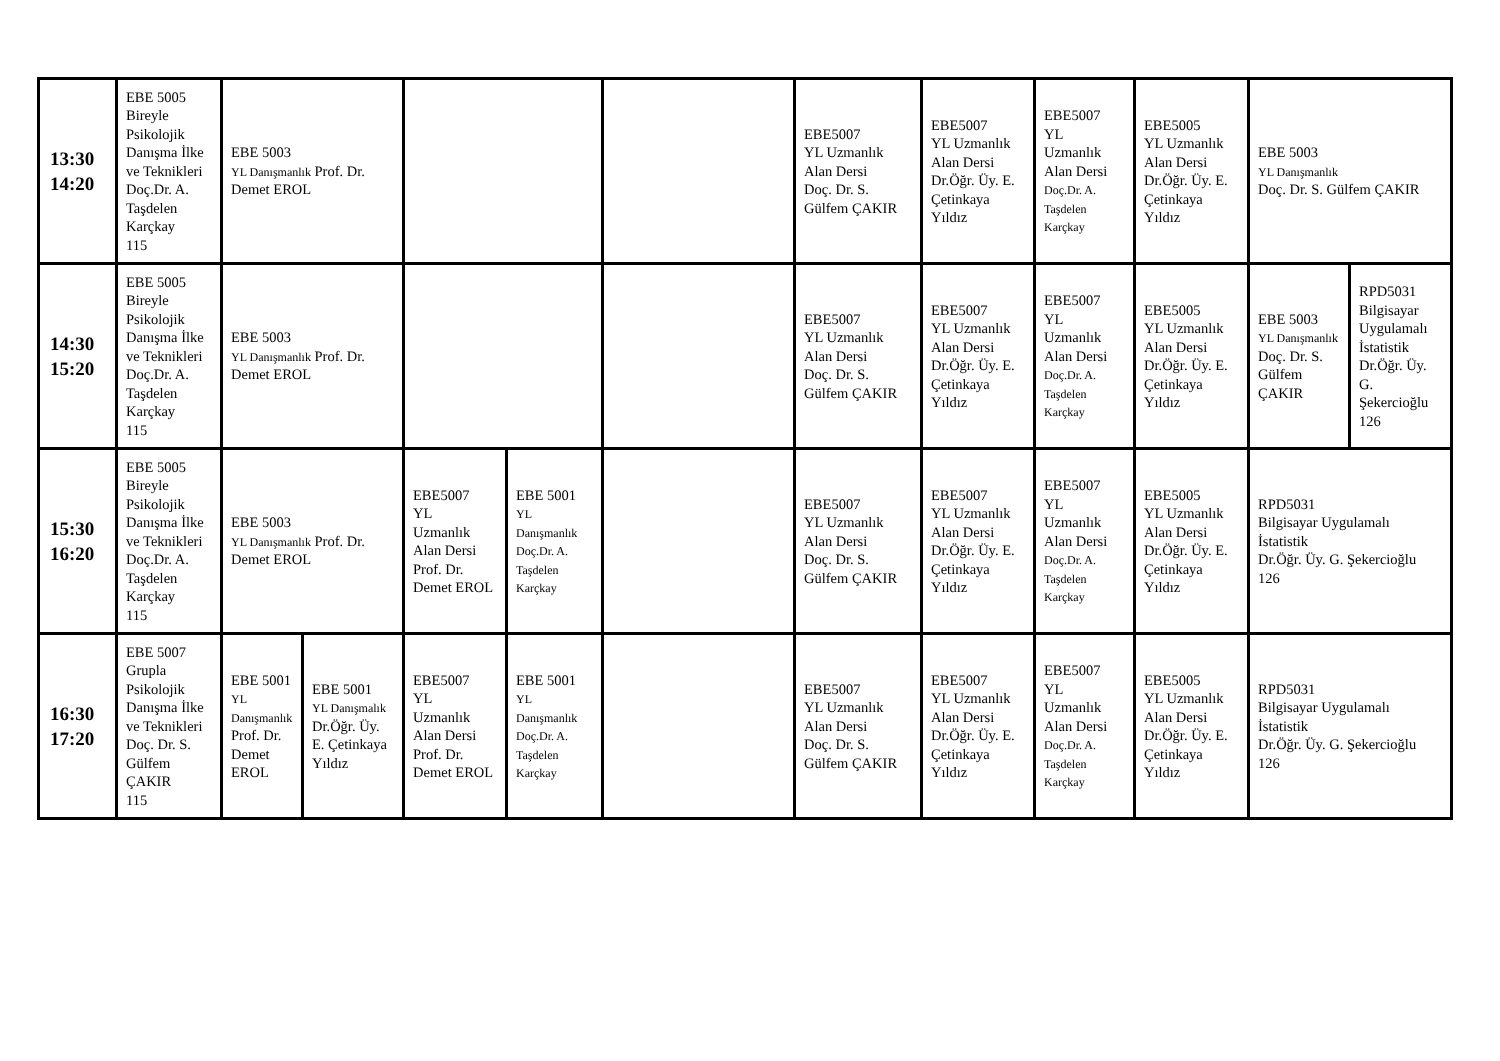| 13:30 14:20 | EBE 5005 Bireyle Psikolojik Danışma İlke ve Teknikleri Doç.Dr. A. Taşdelen Karçkay 115 | EBE 5003 YL Danışmanlık Prof. Dr. Demet EROL | | | | | EBE5007 YL Uzmanlık Alan Dersi Doç. Dr. S. Gülfem ÇAKIR | EBE5007 YL Uzmanlık Alan Dersi Dr.Öğr. Üy. E. Çetinkaya Yıldız | EBE5007 YL Uzmanlık Alan Dersi Doç.Dr. A. Taşdelen Karçkay | EBE5005 YL Uzmanlık Alan Dersi Dr.Öğr. Üy. E. Çetinkaya Yıldız | EBE 5003 YL Danışmanlık Doç. Dr. S. Gülfem ÇAKIR | |
| 14:30 15:20 | EBE 5005 Bireyle Psikolojik Danışma İlke ve Teknikleri Doç.Dr. A. Taşdelen Karçkay 115 | EBE 5003 YL Danışmanlık Prof. Dr. Demet EROL | | | | | EBE5007 YL Uzmanlık Alan Dersi Doç. Dr. S. Gülfem ÇAKIR | EBE5007 YL Uzmanlık Alan Dersi Dr.Öğr. Üy. E. Çetinkaya Yıldız | EBE5007 YL Uzmanlık Alan Dersi Doç.Dr. A. Taşdelen Karçkay | EBE5005 YL Uzmanlık Alan Dersi Dr.Öğr. Üy. E. Çetinkaya Yıldız | EBE 5003 YL Danışmanlık Doç. Dr. S. Gülfem ÇAKIR | RPD5031 Bilgisayar Uygulamalı İstatistik Dr.Öğr. Üy. G. Şekercioğlu 126 |
| 15:30 16:20 | EBE 5005 Bireyle Psikolojik Danışma İlke ve Teknikleri Doç.Dr. A. Taşdelen Karçkay 115 | EBE 5003 YL Danışmanlık Prof. Dr. Demet EROL | | EBE5007 YL Uzmanlık Alan Dersi Prof. Dr. Demet EROL | EBE 5001 YL Danışmanlık Doç.Dr. A. Taşdelen Karçkay | | EBE5007 YL Uzmanlık Alan Dersi Doç. Dr. S. Gülfem ÇAKIR | EBE5007 YL Uzmanlık Alan Dersi Dr.Öğr. Üy. E. Çetinkaya Yıldız | EBE5007 YL Uzmanlık Alan Dersi Doç.Dr. A. Taşdelen Karçkay | EBE5005 YL Uzmanlık Alan Dersi Dr.Öğr. Üy. E. Çetinkaya Yıldız | RPD5031 Bilgisayar Uygulamalı İstatistik Dr.Öğr. Üy. G. Şekercioğlu 126 | |
| 16:30 17:20 | EBE 5007 Grupla Psikolojik Danışma İlke ve Teknikleri Doç. Dr. S. Gülfem ÇAKIR 115 | EBE 5001 YL Danışmanlık Prof. Dr. Demet EROL | EBE 5001 YL Danışmalık Dr.Öğr. Üy. E. Çetinkaya Yıldız | EBE5007 YL Uzmanlık Alan Dersi Prof. Dr. Demet EROL | EBE 5001 YL Danışmanlık Doç.Dr. A. Taşdelen Karçkay | | EBE5007 YL Uzmanlık Alan Dersi Doç. Dr. S. Gülfem ÇAKIR | EBE5007 YL Uzmanlık Alan Dersi Dr.Öğr. Üy. E. Çetinkaya Yıldız | EBE5007 YL Uzmanlık Alan Dersi Doç.Dr. A. Taşdelen Karçkay | EBE5005 YL Uzmanlık Alan Dersi Dr.Öğr. Üy. E. Çetinkaya Yıldız | RPD5031 Bilgisayar Uygulamalı İstatistik Dr.Öğr. Üy. G. Şekercioğlu 126 | |